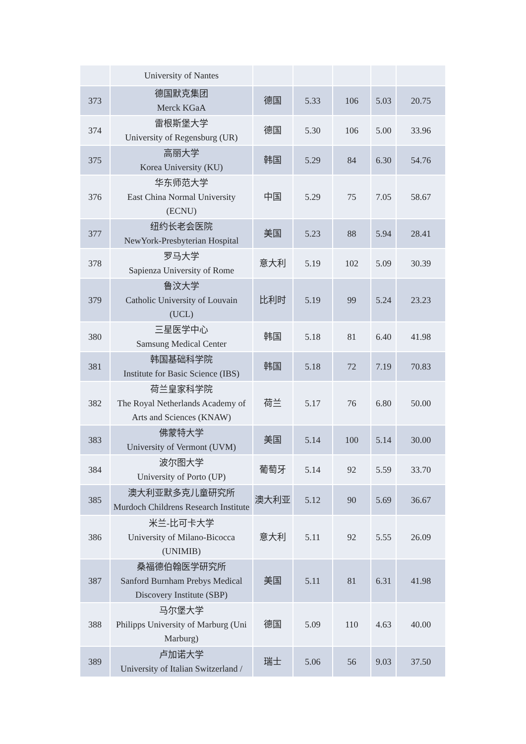| | University of Nantes | | | | | |
| 373 | 德国默克集团 Merck KGaA | 德国 | 5.33 | 106 | 5.03 | 20.75 |
| 374 | 雷根斯堡大学 University of Regensburg (UR) | 德国 | 5.30 | 106 | 5.00 | 33.96 |
| 375 | 高丽大学 Korea University (KU) | 韩国 | 5.29 | 84 | 6.30 | 54.76 |
| 376 | 华东师范大学 East China Normal University (ECNU) | 中国 | 5.29 | 75 | 7.05 | 58.67 |
| 377 | 纽约长老会医院 NewYork-Presbyterian Hospital | 美国 | 5.23 | 88 | 5.94 | 28.41 |
| 378 | 罗马大学 Sapienza University of Rome | 意大利 | 5.19 | 102 | 5.09 | 30.39 |
| 379 | 鲁汶大学 Catholic University of Louvain (UCL) | 比利时 | 5.19 | 99 | 5.24 | 23.23 |
| 380 | 三星医学中心 Samsung Medical Center | 韩国 | 5.18 | 81 | 6.40 | 41.98 |
| 381 | 韩国基础科学院 Institute for Basic Science (IBS) | 韩国 | 5.18 | 72 | 7.19 | 70.83 |
| 382 | 荷兰皇家科学院 The Royal Netherlands Academy of Arts and Sciences (KNAW) | 荷兰 | 5.17 | 76 | 6.80 | 50.00 |
| 383 | 佛蒙特大学 University of Vermont (UVM) | 美国 | 5.14 | 100 | 5.14 | 30.00 |
| 384 | 波尔图大学 University of Porto (UP) | 葡萄牙 | 5.14 | 92 | 5.59 | 33.70 |
| 385 | 澳大利亚默多克儿童研究所 Murdoch Childrens Research Institute | 澳大利亚 | 5.12 | 90 | 5.69 | 36.67 |
| 386 | 米兰-比可卡大学 University of Milano-Bicocca (UNIMIB) | 意大利 | 5.11 | 92 | 5.55 | 26.09 |
| 387 | 桑福德伯翰医学研究所 Sanford Burnham Prebys Medical Discovery Institute (SBP) | 美国 | 5.11 | 81 | 6.31 | 41.98 |
| 388 | 马尔堡大学 Philipps University of Marburg (Uni Marburg) | 德国 | 5.09 | 110 | 4.63 | 40.00 |
| 389 | 卢加诺大学 University of Italian Switzerland / | 瑞士 | 5.06 | 56 | 9.03 | 37.50 |